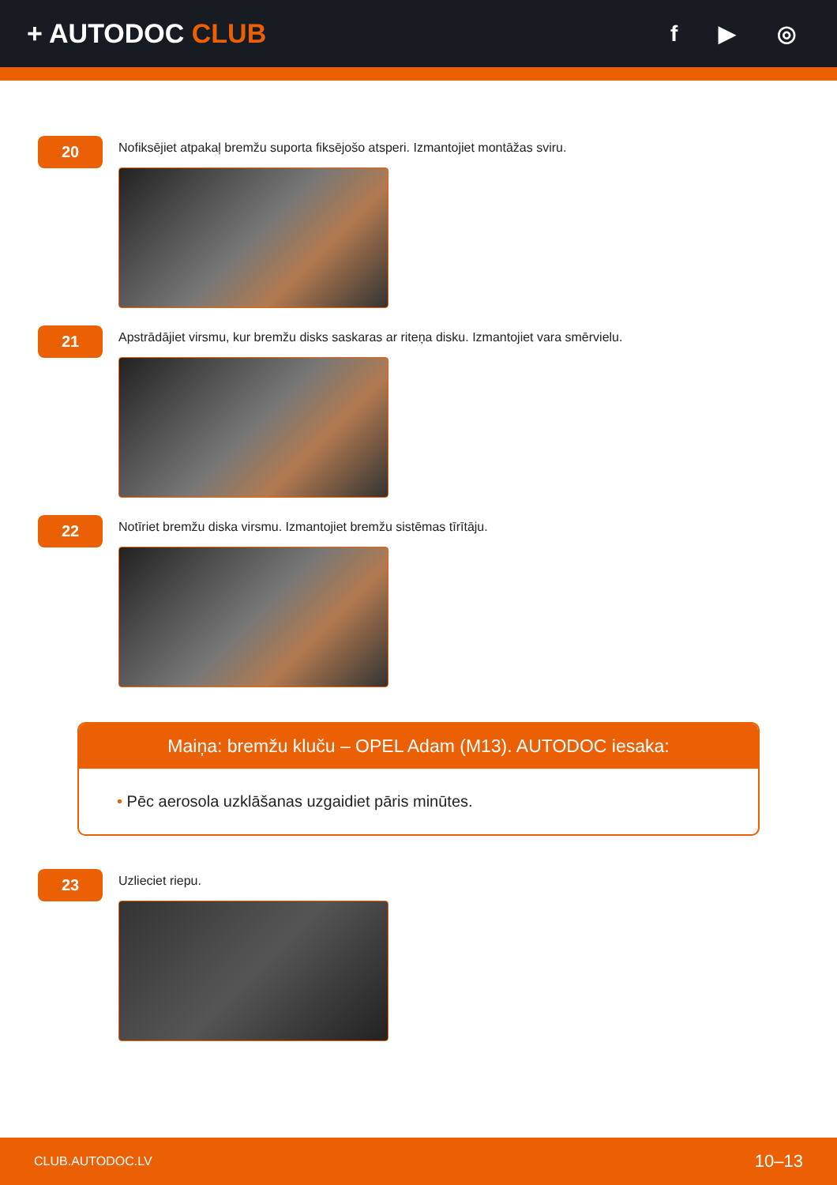+ AUTODOC CLUB
f ▶ ◎
20
Nofiksējiet atpakaļ bremžu suporta fiksējošo atsperi. Izmantojiet montāžas sviru.
21
Apstrādājiet virsmu, kur bremžu disks saskaras ar riteņa disku. Izmantojiet vara smērvielu.
22
Notīriet bremžu diska virsmu. Izmantojiet bremžu sistēmas tīrītāju.
Maiņa: bremžu kluču – OPEL Adam (M13). AUTODOC iesaka:
• Pēc aerosola uzklāšanas uzgaidiet pāris minūtes.
23
Uzlieciet riepu.
CLUB.AUTODOC.LV 10–13